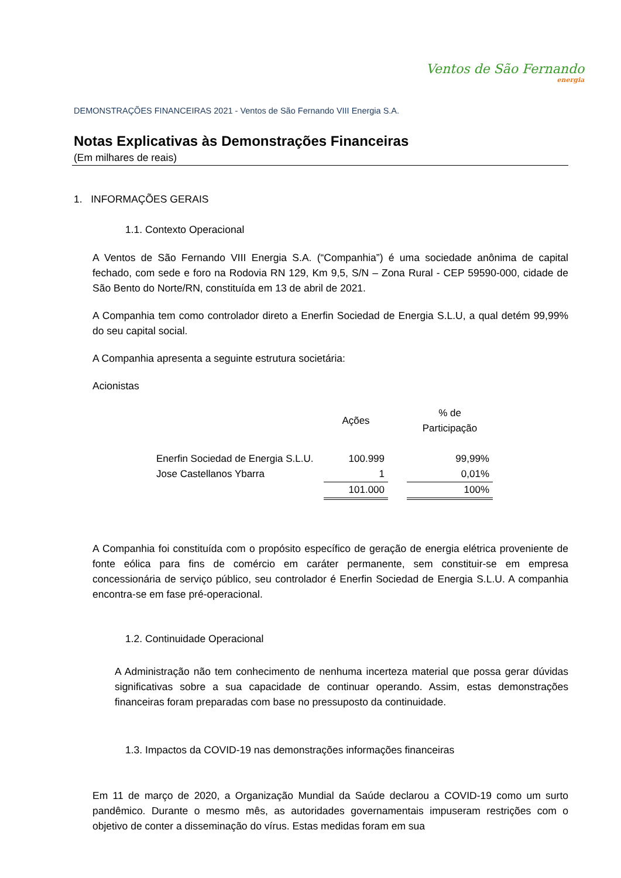Ventos de São Fernando
energia
DEMONSTRAÇÕES FINANCEIRAS 2021 - Ventos de São Fernando VIII Energia S.A.
Notas Explicativas às Demonstrações Financeiras
(Em milhares de reais)
1. INFORMAÇÕES GERAIS
1.1. Contexto Operacional
A Ventos de São Fernando VIII Energia S.A. (“Companhia”) é uma sociedade anônima de capital fechado, com sede e foro na Rodovia RN 129, Km 9,5, S/N – Zona Rural - CEP 59590-000, cidade de São Bento do Norte/RN, constituída em 13 de abril de 2021.
A Companhia tem como controlador direto a Enerfin Sociedad de Energia S.L.U, a qual detém 99,99% do seu capital social.
A Companhia apresenta a seguinte estrutura societária:
Acionistas
| | Ações | | % de Participação |
| --- | --- | --- | --- |
| Enerfin Sociedad de Energia S.L.U. | 100.999 | | 99,99% |
| Jose Castellanos Ybarra | 1 | | 0,01% |
| | 101.000 | | 100% |
A Companhia foi constituída com o propósito específico de geração de energia elétrica proveniente de fonte eólica para fins de comércio em caráter permanente, sem constituir-se em empresa concessionária de serviço público, seu controlador é Enerfin Sociedad de Energia S.L.U. A companhia encontra-se em fase pré-operacional.
1.2. Continuidade Operacional
A Administração não tem conhecimento de nenhuma incerteza material que possa gerar dúvidas significativas sobre a sua capacidade de continuar operando. Assim, estas demonstrações financeiras foram preparadas com base no pressuposto da continuidade.
1.3. Impactos da COVID-19 nas demonstrações informações financeiras
Em 11 de março de 2020, a Organização Mundial da Saúde declarou a COVID-19 como um surto pandêmico. Durante o mesmo mês, as autoridades governamentais impuseram restrições com o objetivo de conter a disseminação do vírus. Estas medidas foram em sua